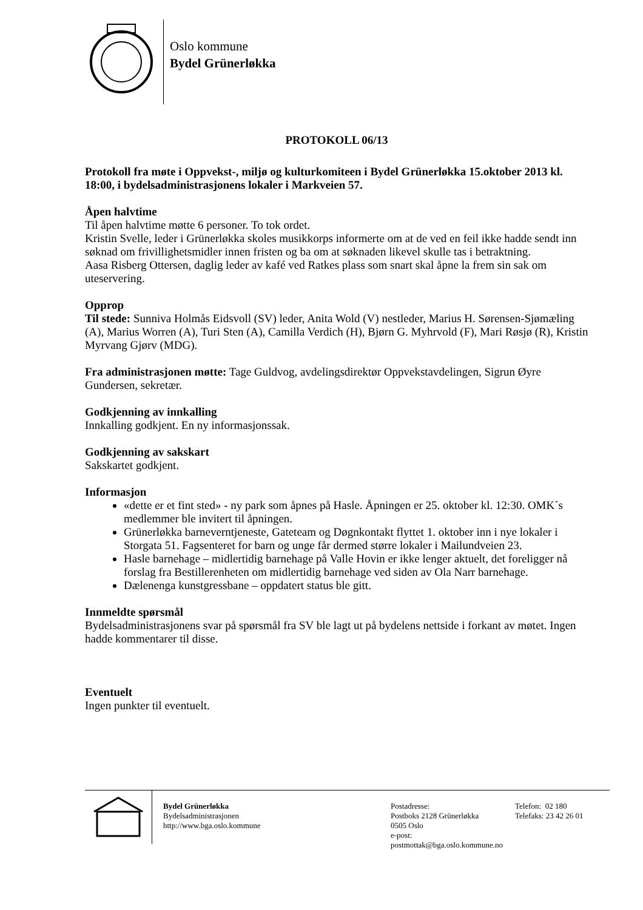Oslo kommune
Bydel Grünerløkka
PROTOKOLL 06/13
Protokoll fra møte i Oppvekst-, miljø og kulturkomiteen i Bydel Grünerløkka 15.oktober 2013 kl. 18:00, i bydelsadministrasjonens lokaler i Markveien 57.
Åpen halvtime
Til åpen halvtime møtte 6 personer. To tok ordet.
Kristin Svelle, leder i Grünerløkka skoles musikkorps informerte om at de ved en feil ikke hadde sendt inn søknad om frivillighetsmidler innen fristen og ba om at søknaden likevel skulle tas i betraktning.
Aasa Risberg Ottersen, daglig leder av kafé ved Ratkes plass som snart skal åpne la frem sin sak om uteservering.
Opprop
Til stede: Sunniva Holmås Eidsvoll (SV) leder, Anita Wold (V) nestleder, Marius H. Sørensen-Sjømæling (A), Marius Worren (A), Turi Sten (A), Camilla Verdich (H), Bjørn G. Myhrvold (F), Mari Røsjø (R), Kristin Myrvang Gjørv (MDG).
Fra administrasjonen møtte: Tage Guldvog, avdelingsdirektør Oppvekstavdelingen, Sigrun Øyre Gundersen, sekretær.
Godkjenning av innkalling
Innkalling godkjent. En ny informasjonssak.
Godkjenning av sakskart
Sakskartet godkjent.
Informasjon
«dette er et fint sted» - ny park som åpnes på Hasle. Åpningen er 25. oktober kl. 12:30. OMK´s medlemmer ble invitert til åpningen.
Grünerløkka barneverntjeneste, Gateteam og Døgnkontakt flyttet 1. oktober inn i nye lokaler i Storgata 51. Fagsenteret for barn og unge får dermed større lokaler i Mailundveien 23.
Hasle barnehage – midlertidig barnehage på Valle Hovin er ikke lenger aktuelt, det foreligger nå forslag fra Bestillerenheten om midlertidig barnehage ved siden av Ola Narr barnehage.
Dælenenga kunstgressbane – oppdatert status ble gitt.
Innmeldte spørsmål
Bydelsadministrasjonens svar på spørsmål fra SV ble lagt ut på bydelens nettside i forkant av møtet. Ingen hadde kommentarer til disse.
Eventuelt
Ingen punkter til eventuelt.
Bydel Grünerløkka
Bydelsadministrasjonen
http://www.bga.oslo.kommune
Postadresse:
Postboks 2128 Grünerløkka
0505 Oslo
e-post: postmottak@bga.oslo.kommune.no
Telefon: 02 180
Telefaks: 23 42 26 01